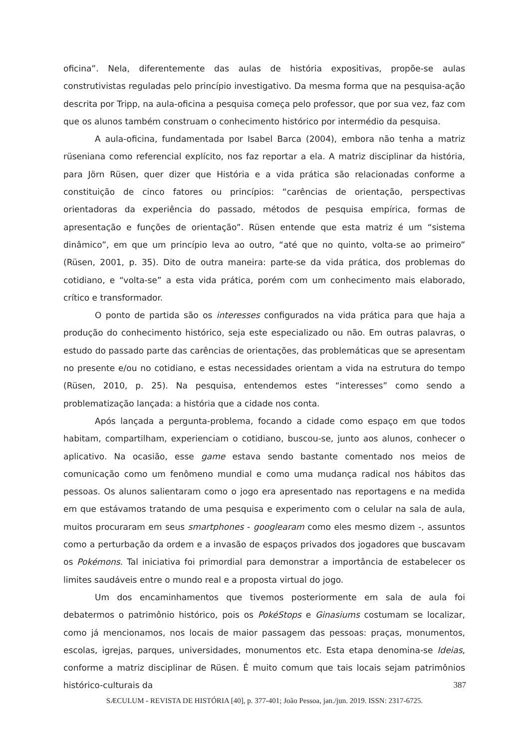oficina”. Nela, diferentemente das aulas de história expositivas, propõe-se aulas construtivistas reguladas pelo princípio investigativo. Da mesma forma que na pesquisa-ação descrita por Tripp, na aula-oficina a pesquisa começa pelo professor, que por sua vez, faz com que os alunos também construam o conhecimento histórico por intermédio da pesquisa.
A aula-oficina, fundamentada por Isabel Barca (2004), embora não tenha a matriz rüseniana como referencial explícito, nos faz reportar a ela. A matriz disciplinar da história, para Jörn Rüsen, quer dizer que História e a vida prática são relacionadas conforme a constituição de cinco fatores ou princípios: “carências de orientação, perspectivas orientadoras da experiência do passado, métodos de pesquisa empírica, formas de apresentação e funções de orientação”. Rüsen entende que esta matriz é um “sistema dinâmico”, em que um princípio leva ao outro, “até que no quinto, volta-se ao primeiro” (Rüsen, 2001, p. 35). Dito de outra maneira: parte-se da vida prática, dos problemas do cotidiano, e “volta-se” a esta vida prática, porém com um conhecimento mais elaborado, crítico e transformador.
O ponto de partida são os interesses configurados na vida prática para que haja a produção do conhecimento histórico, seja este especializado ou não. Em outras palavras, o estudo do passado parte das carências de orientações, das problemáticas que se apresentam no presente e/ou no cotidiano, e estas necessidades orientam a vida na estrutura do tempo (Rüsen, 2010, p. 25). Na pesquisa, entendemos estes “interesses” como sendo a problematização lançada: a história que a cidade nos conta.
Após lançada a pergunta-problema, focando a cidade como espaço em que todos habitam, compartilham, experienciam o cotidiano, buscou-se, junto aos alunos, conhecer o aplicativo. Na ocasião, esse game estava sendo bastante comentado nos meios de comunicação como um fenômeno mundial e como uma mudança radical nos hábitos das pessoas. Os alunos salientaram como o jogo era apresentado nas reportagens e na medida em que estávamos tratando de uma pesquisa e experimento com o celular na sala de aula, muitos procuraram em seus smartphones - googlearam como eles mesmo dizem -, assuntos como a perturbação da ordem e a invasão de espaços privados dos jogadores que buscavam os Pokémons. Tal iniciativa foi primordial para demonstrar a importância de estabelecer os limites saudáveis entre o mundo real e a proposta virtual do jogo.
Um dos encaminhamentos que tivemos posteriormente em sala de aula foi debatermos o patrimônio histórico, pois os PokéStops e Ginasiums costumam se localizar, como já mencionamos, nos locais de maior passagem das pessoas: praças, monumentos, escolas, igrejas, parques, universidades, monumentos etc. Esta etapa denomina-se Ideias, conforme a matriz disciplinar de Rüsen. É muito comum que tais locais sejam patrimônios histórico-culturais da
387
SÆCULUM - REVISTA DE HISTÓRIA [40], p. 377-401; João Pessoa, jan./jun. 2019. ISSN: 2317-6725.